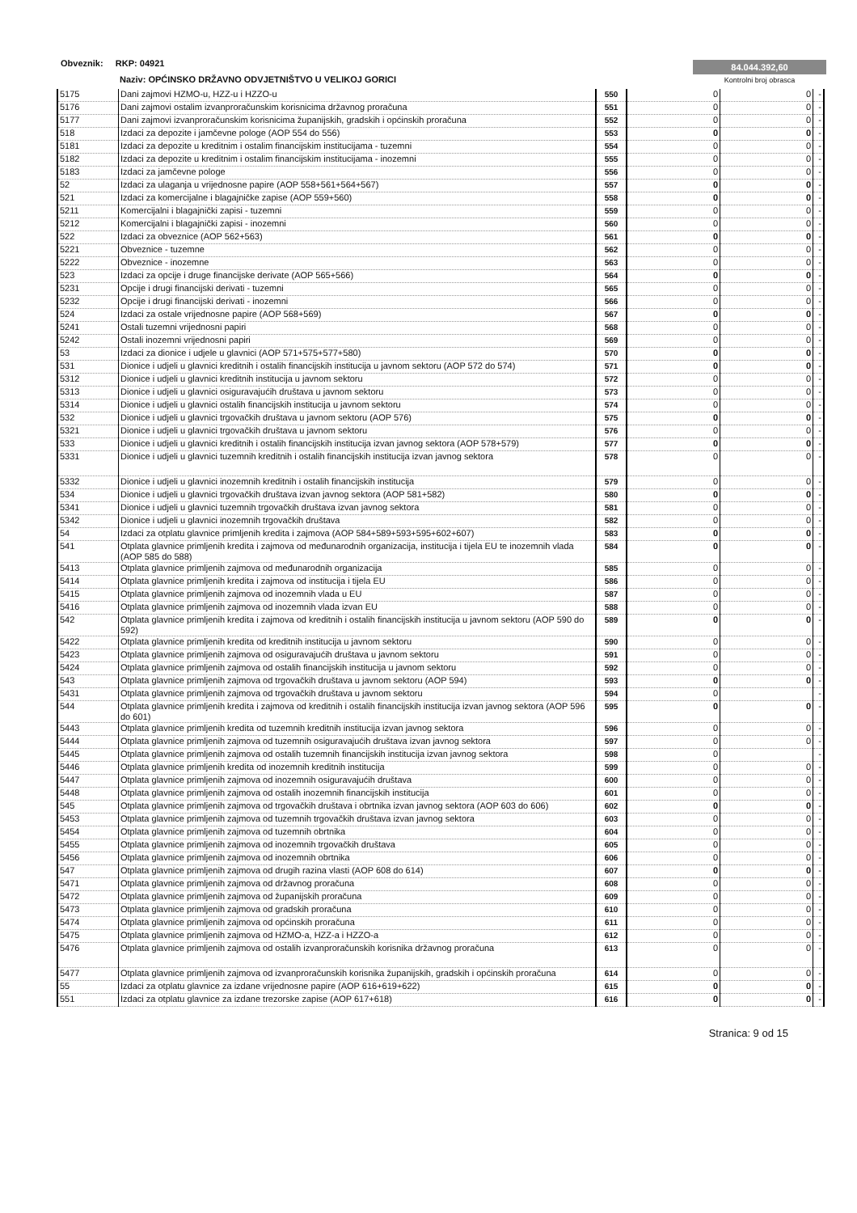Obveznik: RKP: 04921
Naziv: OPĆINSKO DRŽAVNO ODVJETNIŠTVO U VELIKOJ GORICI
84.044.392,60
Kontrolni broj obrasca
| 5175 | Dani zajmovi HZMO-u, HZZ-u i HZZO-u | 550 | 0 | 0 | - |
| 5176 | Dani zajmovi ostalim izvanproračunskim korisnicima državnog proračuna | 551 | 0 | 0 | - |
| 5177 | Dani zajmovi izvanproračunskim korisnicima županijskih, gradskih i općinskih proračuna | 552 | 0 | 0 | - |
| 518 | Izdaci za depozite i jamčevne pologe (AOP 554 do 556) | 553 | 0 | 0 | - |
| 5181 | Izdaci za depozite u kreditnim i ostalim financijskim institucijama - tuzemni | 554 | 0 | 0 | - |
| 5182 | Izdaci za depozite u kreditnim i ostalim financijskim institucijama - inozemni | 555 | 0 | 0 | - |
| 5183 | Izdaci za jamčevne pologe | 556 | 0 | 0 | - |
| 52 | Izdaci za ulaganja u vrijednosne papire (AOP 558+561+564+567) | 557 | 0 | 0 | - |
| 521 | Izdaci za komercijalne i blagajničke zapise (AOP 559+560) | 558 | 0 | 0 | - |
| 5211 | Komercijalni i blagajnički zapisi - tuzemni | 559 | 0 | 0 | - |
| 5212 | Komercijalni i blagajnički zapisi - inozemni | 560 | 0 | 0 | - |
| 522 | Izdaci za obveznice (AOP 562+563) | 561 | 0 | 0 | - |
| 5221 | Obveznice - tuzemne | 562 | 0 | 0 | - |
| 5222 | Obveznice - inozemne | 563 | 0 | 0 | - |
| 523 | Izdaci za opcije i druge financijske derivate (AOP 565+566) | 564 | 0 | 0 | - |
| 5231 | Opcije i drugi financijski derivati - tuzemni | 565 | 0 | 0 | - |
| 5232 | Opcije i drugi financijski derivati - inozemni | 566 | 0 | 0 | - |
| 524 | Izdaci za ostale vrijednosne papire (AOP 568+569) | 567 | 0 | 0 | - |
| 5241 | Ostali tuzemni vrijednosni papiri | 568 | 0 | 0 | - |
| 5242 | Ostali inozemni vrijednosni papiri | 569 | 0 | 0 | - |
| 53 | Izdaci za dionice i udjele u glavnici (AOP 571+575+577+580) | 570 | 0 | 0 | - |
| 531 | Dionice i udjeli u glavnici kreditnih i ostalih financijskih institucija u javnom sektoru (AOP 572 do 574) | 571 | 0 | 0 | - |
| 5312 | Dionice i udjeli u glavnici kreditnih institucija u javnom sektoru | 572 | 0 | 0 | - |
| 5313 | Dionice i udjeli u glavnici osiguravajućih društava u javnom sektoru | 573 | 0 | 0 | - |
| 5314 | Dionice i udjeli u glavnici ostalih financijskih institucija u javnom sektoru | 574 | 0 | 0 | - |
| 532 | Dionice i udjeli u glavnici trgovačkih društava u javnom sektoru (AOP 576) | 575 | 0 | 0 | - |
| 5321 | Dionice i udjeli u glavnici trgovačkih društava u javnom sektoru | 576 | 0 | 0 | - |
| 533 | Dionice i udjeli u glavnici kreditnih i ostalih financijskih institucija izvan javnog sektora (AOP 578+579) | 577 | 0 | 0 | - |
| 5331 | Dionice i udjeli u glavnici tuzemnih kreditnih i ostalih financijskih institucija izvan javnog sektora | 578 | 0 | 0 | - |
| 5332 | Dionice i udjeli u glavnici inozemnih kreditnih i ostalih financijskih institucija | 579 | 0 | 0 | - |
| 534 | Dionice i udjeli u glavnici trgovačkih društava izvan javnog sektora (AOP 581+582) | 580 | 0 | 0 | - |
| 5341 | Dionice i udjeli u glavnici tuzemnih trgovačkih društava izvan javnog sektora | 581 | 0 | 0 | - |
| 5342 | Dionice i udjeli u glavnici inozemnih trgovačkih društava | 582 | 0 | 0 | - |
| 54 | Izdaci za otplatu glavnice primljenih kredita i zajmova (AOP 584+589+593+595+602+607) | 583 | 0 | 0 | - |
| 541 | Otplata glavnice primljenih kredita i zajmova od međunarodnih organizacija, institucija i tijela EU te inozemnih vlada (AOP 585 do 588) | 584 | 0 | 0 | - |
| 5413 | Otplata glavnice primljenih zajmova od međunarodnih organizacija | 585 | 0 | 0 | - |
| 5414 | Otplata glavnice primljenih kredita i zajmova od institucija i tijela EU | 586 | 0 | 0 | - |
| 5415 | Otplata glavnice primljenih zajmova od inozemnih vlada u EU | 587 | 0 | 0 | - |
| 5416 | Otplata glavnice primljenih zajmova od inozemnih vlada izvan EU | 588 | 0 | 0 | - |
| 542 | Otplata glavnice primljenih kredita i zajmova od kreditnih i ostalih financijskih institucija u javnom sektoru (AOP 590 do 592) | 589 | 0 | 0 | - |
| 5422 | Otplata glavnice primljenih kredita od kreditnih institucija u javnom sektoru | 590 | 0 | 0 | - |
| 5423 | Otplata glavnice primljenih zajmova od osiguravajućih društava u javnom sektoru | 591 | 0 | 0 | - |
| 5424 | Otplata glavnice primljenih zajmova od ostalih financijskih institucija u javnom sektoru | 592 | 0 | 0 | - |
| 543 | Otplata glavnice primljenih zajmova od trgovačkih društava u javnom sektoru (AOP 594) | 593 | 0 | 0 | - |
| 5431 | Otplata glavnice primljenih zajmova od trgovačkih društava u javnom sektoru | 594 | 0 | | - |
| 544 | Otplata glavnice primljenih kredita i zajmova od kreditnih i ostalih financijskih institucija izvan javnog sektora (AOP 596 do 601) | 595 | 0 | 0 | - |
| 5443 | Otplata glavnice primljenih kredita od tuzemnih kreditnih institucija izvan javnog sektora | 596 | 0 | 0 | - |
| 5444 | Otplata glavnice primljenih zajmova od tuzemnih osiguravajućih društava izvan javnog sektora | 597 | 0 | 0 | - |
| 5445 | Otplata glavnice primljenih zajmova od ostalih tuzemnih financijskih institucija izvan javnog sektora | 598 | 0 | | - |
| 5446 | Otplata glavnice primljenih kredita od inozemnih kreditnih institucija | 599 | 0 | 0 | - |
| 5447 | Otplata glavnice primljenih zajmova od inozemnih osiguravajućih društava | 600 | 0 | 0 | - |
| 5448 | Otplata glavnice primljenih zajmova od ostalih inozemnih financijskih institucija | 601 | 0 | 0 | - |
| 545 | Otplata glavnice primljenih zajmova od trgovačkih društava i obrtnika izvan javnog sektora (AOP 603 do 606) | 602 | 0 | 0 | - |
| 5453 | Otplata glavnice primljenih zajmova od tuzemnih trgovačkih društava izvan javnog sektora | 603 | 0 | 0 | - |
| 5454 | Otplata glavnice primljenih zajmova od tuzemnih obrtnika | 604 | 0 | 0 | - |
| 5455 | Otplata glavnice primljenih zajmova od inozemnih trgovačkih društava | 605 | 0 | 0 | - |
| 5456 | Otplata glavnice primljenih zajmova od inozemnih obrtnika | 606 | 0 | 0 | - |
| 547 | Otplata glavnice primljenih zajmova od drugih razina vlasti (AOP 608 do 614) | 607 | 0 | 0 | - |
| 5471 | Otplata glavnice primljenih zajmova od državnog proračuna | 608 | 0 | 0 | - |
| 5472 | Otplata glavnice primljenih zajmova od županijskih proračuna | 609 | 0 | 0 | - |
| 5473 | Otplata glavnice primljenih zajmova od gradskih proračuna | 610 | 0 | 0 | - |
| 5474 | Otplata glavnice primljenih zajmova od općinskih proračuna | 611 | 0 | 0 | - |
| 5475 | Otplata glavnice primljenih zajmova od HZMO-a, HZZ-a i HZZO-a | 612 | 0 | 0 | - |
| 5476 | Otplata glavnice primljenih zajmova od ostalih izvanproračunskih korisnika državnog proračuna | 613 | 0 | 0 | - |
| 5477 | Otplata glavnice primljenih zajmova od izvanproračunskih korisnika županijskih, gradskih i općinskih proračuna | 614 | 0 | 0 | - |
| 55 | Izdaci za otplatu glavnice za izdane vrijednosne papire (AOP 616+619+622) | 615 | 0 | 0 | - |
| 551 | Izdaci za otplatu glavnice za izdane trezorske zapise (AOP 617+618) | 616 | 0 | 0 | - |
Stranica: 9 od 15